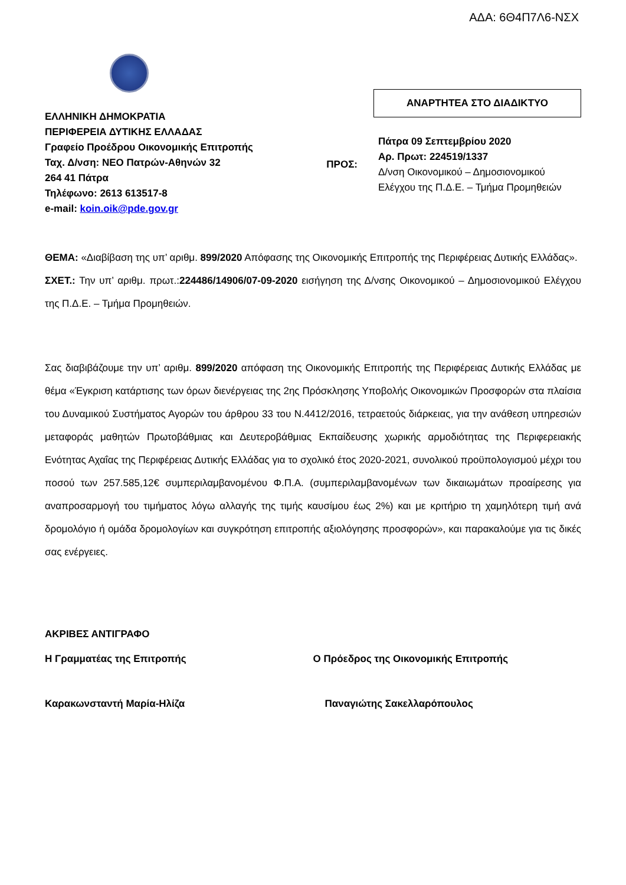ΑΔΑ: 6Θ4Π7Λ6-ΝΣΧ
ΕΛΛΗΝΙΚΗ ΔΗΜΟΚΡΑΤΙΑ
ΠΕΡΙΦΕΡΕΙΑ ΔΥΤΙΚΗΣ ΕΛΛΑΔΑΣ
Γραφείο Προέδρου Οικονομικής Επιτροπής
Ταχ. Δ/νση: ΝΕΟ Πατρών-Αθηνών 32
264 41 Πάτρα
Τηλέφωνο: 2613 613517-8
e-mail: koin.oik@pde.gov.gr
ΠΡΟΣ:
ΑΝΑΡΤΗΤΕΑ ΣΤΟ ΔΙΑΔΙΚΤΥΟ
Πάτρα 09 Σεπτεμβρίου 2020
Αρ. Πρωτ: 224519/1337
Δ/νση Οικονομικού – Δημοσιονομικού
Ελέγχου της Π.Δ.Ε. – Τμήμα Προμηθειών
ΘΕΜΑ: «Διαβίβαση της υπ’ αριθμ. 899/2020 Απόφασης της Οικονομικής Επιτροπής της Περιφέρειας Δυτικής Ελλάδας».
ΣΧΕΤ.: Την υπ’ αριθμ. πρωτ.:224486/14906/07-09-2020 εισήγηση της Δ/νσης Οικονομικού – Δημοσιονομικού Ελέγχου της Π.Δ.Ε. – Τμήμα Προμηθειών.
Σας διαβιβάζουμε την υπ’ αριθμ. 899/2020 απόφαση της Οικονομικής Επιτροπής της Περιφέρειας Δυτικής Ελλάδας με θέμα «Έγκριση κατάρτισης των όρων διενέργειας της 2ης Πρόσκλησης Υποβολής Οικονομικών Προσφορών στα πλαίσια του Δυναμικού Συστήματος Αγορών του άρθρου 33 του Ν.4412/2016, τετραετούς διάρκειας, για την ανάθεση υπηρεσιών μεταφοράς μαθητών Πρωτοβάθμιας και Δευτεροβάθμιας Εκπαίδευσης χωρικής αρμοδιότητας της Περιφερειακής Ενότητας Αχαΐας της Περιφέρειας Δυτικής Ελλάδας για το σχολικό έτος 2020-2021, συνολικού προϋπολογισμού μέχρι του ποσού των 257.585,12€ συμπεριλαμβανομένου Φ.Π.Α. (συμπεριλαμβανομένων των δικαιωμάτων προαίρεσης για αναπροσαρμογή του τιμήματος λόγω αλλαγής της τιμής καυσίμου έως 2%) και με κριτήριο τη χαμηλότερη τιμή ανά δρομολόγιο ή ομάδα δρομολογίων και συγκρότηση επιτροπής αξιολόγησης προσφορών», και παρακαλούμε για τις δικές σας ενέργειες.
ΑΚΡΙΒΕΣ ΑΝΤΙΓΡΑΦΟ
Η Γραμματέας της Επιτροπής Ο Πρόεδρος της Οικονομικής Επιτροπής
Καρακωνσταντή Μαρία-Ηλίζα Παναγιώτης Σακελλαρόπουλος